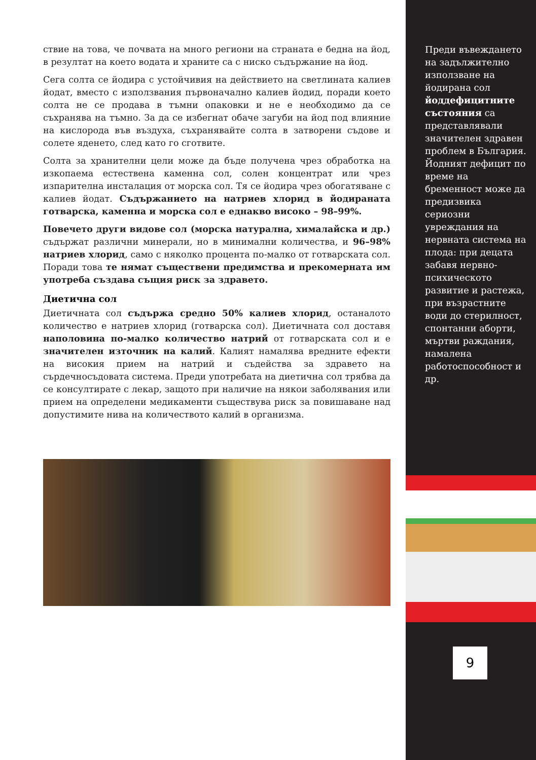ствие на това, че почвата на много региони на страната е бедна на йод, в резултат на което водата и храните са с ниско съдържание на йод.
Сега солта се йодира с устойчивия на действието на светлината калиев йодат, вместо с използвания първоначално калиев йодид, поради което солта не се продава в тъмни опаковки и не е необходимо да се съхранява на тъмно. За да се избегнат обаче загуби на йод под влияние на кислорода във въздуха, съхранявайте солта в затворени съдове и солете яденето, след като го сготвите.
Солта за хранителни цели може да бъде получена чрез обработка на изкопаема естествена каменна сол, солен концентрат или чрез изпарителна инсталация от морска сол. Тя се йодира чрез обогатяване с калиев йодат. Съдържанието на натриев хлорид в йодираната готварска, каменна и морска сол е еднакво високо – 98–99%.
Повечето други видове сол (морска натурална, хималайска и др.) съдържат различни минерали, но в минимални количества, и 96–98% натриев хлорид, само с няколко процента по-малко от готварската сол. Поради това те нямат съществени предимства и прекомерната им употреба създава същия риск за здравето.
Диетична сол
Диетичната сол съдържа средно 50% калиев хлорид, останалото количество е натриев хлорид (готварска сол). Диетичната сол доставя наполовина по-малко количество натрий от готварската сол и е значителен източник на калий. Калият намалява вредните ефекти на високия прием на натрий и съдейства за здравето на сърдечносъдовата система. Преди употребата на диетична сол трябва да се консултирате с лекар, защото при наличие на някои заболявания или прием на определени медикаменти съществува риск за повишаване над допустимите нива на количеството калий в организма.
Преди въвеждането на задължително използване на йодирана сол йоддефицитните състояния са представлявали значителен здравен проблем в България. Йодният дефицит по време на бременност може да предизвика сериозни увреждания на нервната система на плода: при децата забавя нервно-психическото развитие и растежа, при възрастните води до стерилност, спонтанни аборти, мъртви раждания, намалена работоспособност и др.
9